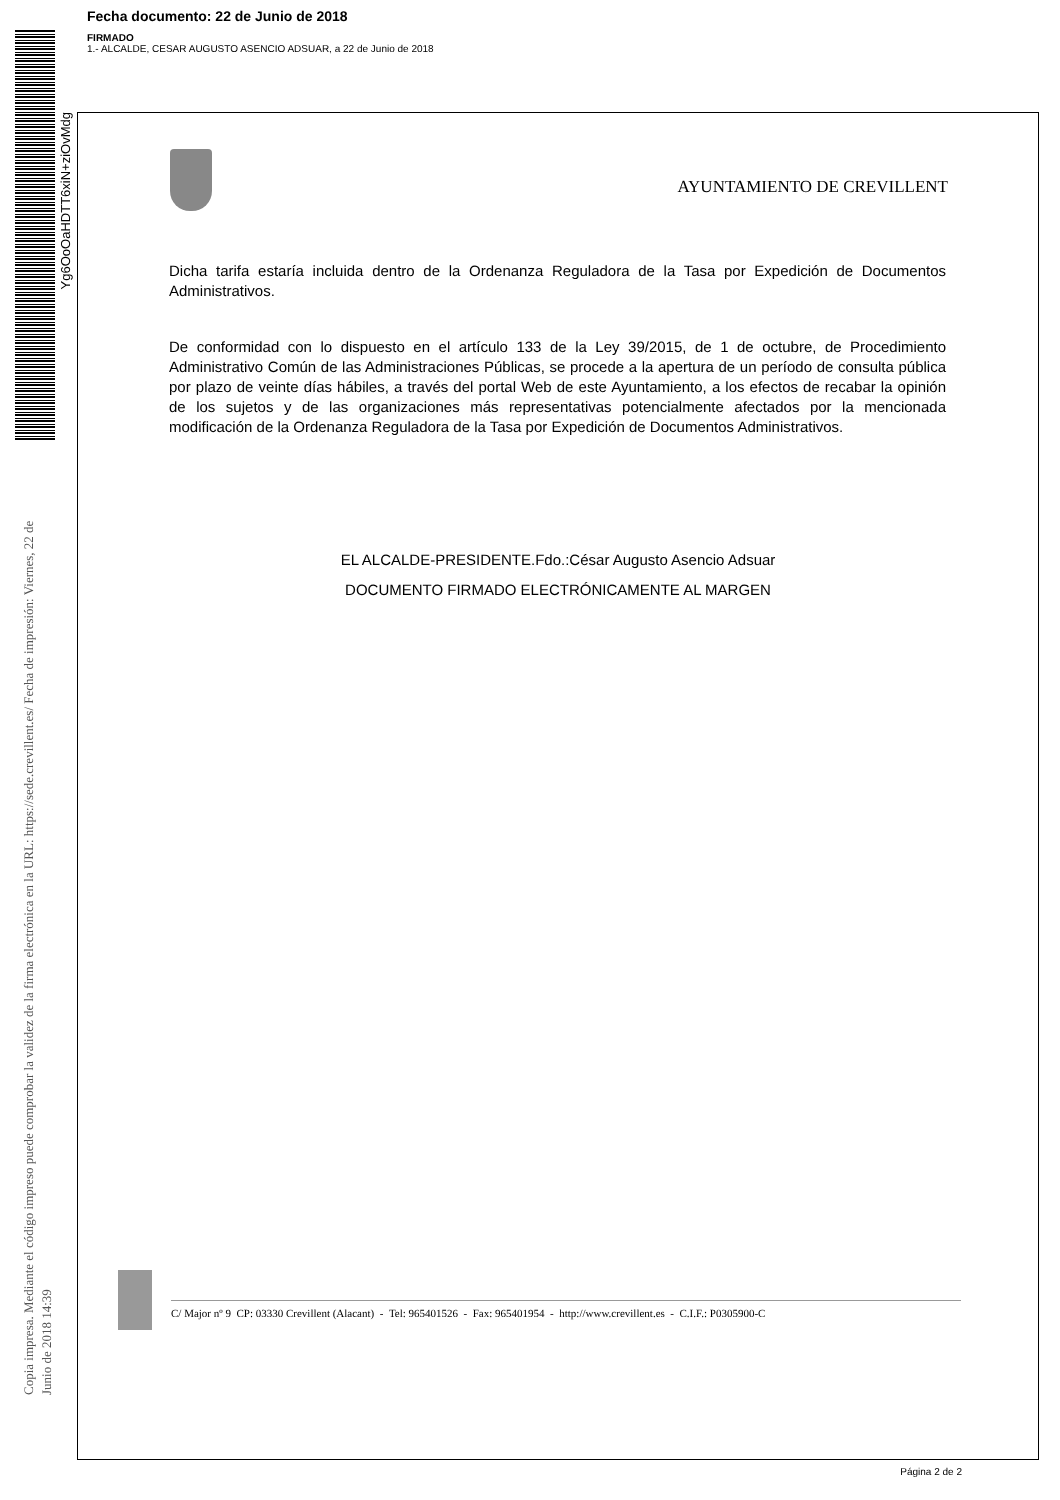Fecha documento: 22 de Junio de 2018
FIRMADO
1.- ALCALDE, CESAR AUGUSTO ASENCIO ADSUAR, a 22 de Junio de 2018
Yg6OoOaHDTT6xiN+ziOvMdg
Copia impresa. Mediante el código impreso puede comprobar la validez de la firma electrónica en la URL: https://sede.crevillent.es/ Fecha de impresión: Viernes, 22 de Junio de 2018 14:39
AYUNTAMIENTO DE CREVILLENT
Dicha tarifa estaría incluida dentro de la Ordenanza Reguladora de la Tasa por Expedición de Documentos Administrativos.
De conformidad con lo dispuesto en el artículo 133 de la Ley 39/2015, de 1 de octubre, de Procedimiento Administrativo Común de las Administraciones Públicas, se procede a la apertura de un período de consulta pública por plazo de veinte días hábiles, a través del portal Web de este Ayuntamiento, a los efectos de recabar la opinión de los sujetos y de las organizaciones más representativas potencialmente afectados por la mencionada modificación de la Ordenanza Reguladora de la Tasa por Expedición de Documentos Administrativos.
EL ALCALDE-PRESIDENTE.Fdo.:César Augusto Asencio Adsuar
DOCUMENTO FIRMADO ELECTRÓNICAMENTE AL MARGEN
C/ Major nº 9 CP: 03330 Crevillent (Alacant) - Tel: 965401526 - Fax: 965401954 - http://www.crevillent.es - C.I.F.: P0305900-C
Página 2 de 2